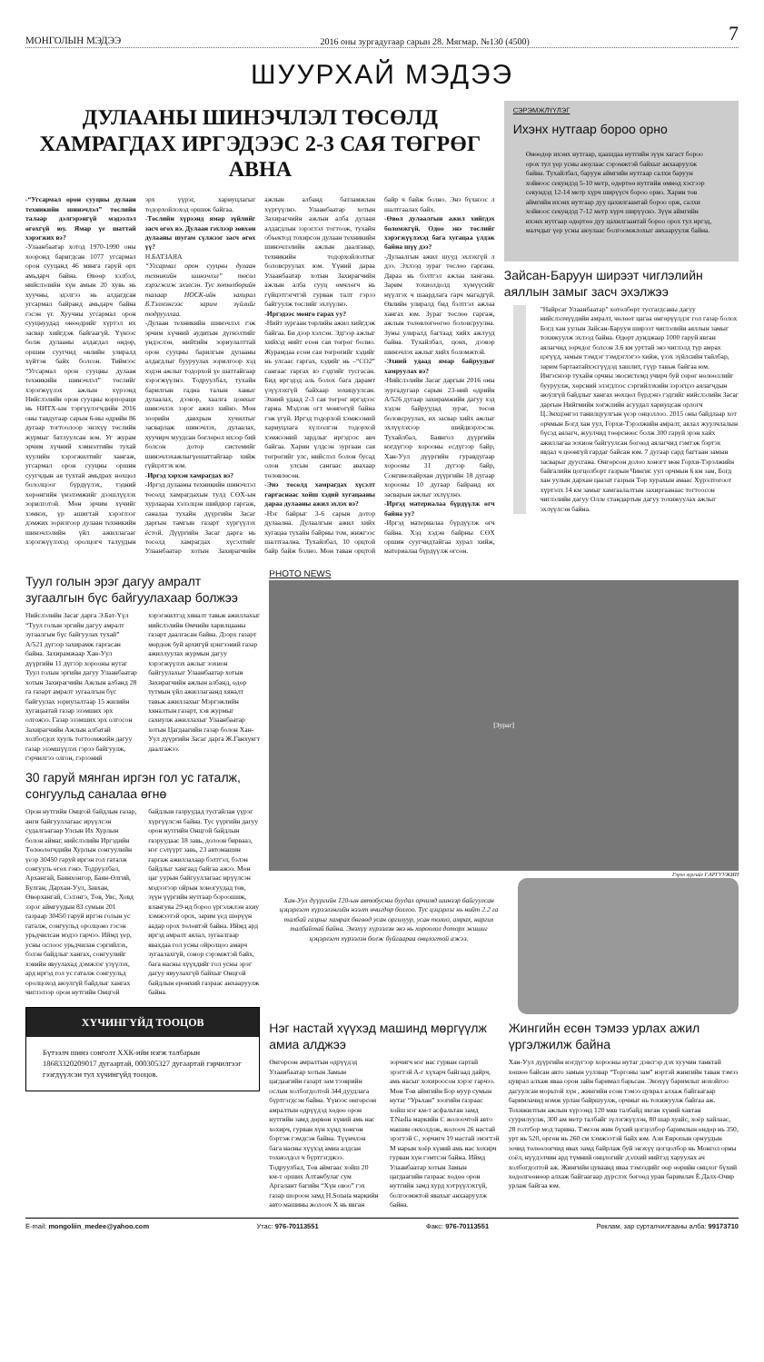МОНГОЛЫН МЭДЭЭ 2016 оны зургадугаар сарын 28. Мягмар. №130 (4500) 7
ШУУРХАЙ МЭДЭЭ
ДУЛААНЫ ШИНЭЧЛЭЛ ТӨСӨЛД ХАМРАГДАХ ИРГЭДЭЭС 2-3 САЯ ТӨГРӨГ АВНА
-“Угсармал орон сууцны дулаан техникийн шинэчлэл” төслийн талаар дэлгэрэнгүй мэдээлэл өгөхгүй юу. Ямар үе шаттай хэрэгжих вэ?
-Улаанбаатар хотод 1970-1990 оны хооронд баригдсан 1077 угсармал орон сууцанд 46 мянга гаруй өрх амьдарч байна. Өвөөр хэлбэл, нийслэлийн хүн амын 20 хувь нь хуучны, эдэлгээ нь алдагдсан угсармал байранд амьдарч байна гэсэн үг. Хуучны угсармал орон сууцнуудад өнөөдрийг хүртэл их засвар хийгдэж байгаагүй. Үүнээс болж дулааны алдагдал өндөр, оршин суугчид өвлийн улиралд хүйтэн байх болсон. Тиймээс “Угсармал орон сууцны дулаан техникийн шинэчлэл” төслийг хэрэгжүүлэх ажлын хүрээнд Нийслэлийн орон сууцны корпораци нь НИТХ-ын тэргүүлэгчдийн 2016 оны тавдугаар сарын 6-ны өдрийн 86 дугаар тогтоолоор энэхүү төслийн журмыг батлуулсан юм. Уг журам эрчим хүчний хэмнэлтийн тухай хуулийн хэрэгжилтийг хангаж, угсармал орон сууцны оршин суугчдын ая тухтай амьдрах нөхцөл бололцоог бүрдүүлэх, тэдний хөрөнгийн үнэлэмжийг дээшлүүлэх зорилготой. Мөн эрчим хүчийг хэмнэх, үр ашигтай хэрэглээг дэмжих зорилгоор дулаан техникийн шинэчлэлийн үйл ажиллагааг хэрэгжүүлэхэд оролцогч талуудын эрх үүрэг, хариуцлагыг тодорхойлоход оршиж байгаа.
-Төслийн хүрээнд ямар зүйлийг засч өгөх вэ. Дулаан гэхлээр зөвхөн дулааны шугам сүлжээг засч өгөх үү?
Н.БАТЗАЯА
“Угсармал орон сууцны дулаан техникийн шинэчлэл” төсөл хэрэгжиж эхэлсэн. Тус хөтөлбөрийн талаар НОСК-ийн захирал Б.Тэлмэнгээс зарим зүйлийг тодрууллаа.
-Дулаан техникийн шинэчлэл гэж эрчим хүчний аудитын дүгнэлтийг үндэслэн, нийтийн зориулалттай орон сууцны барилгын дулааны алдагдлыг бууруулах зорилгоор хэд хэдэн ажлыг тодорхой үе шаттайгаар хэрэгжүүлнэ. Тодруулбал, тухайн барилгын гадна талын ханыг дулаалах, дээвэр, хаалга цонхыг шинэчлэх зэрэг ажил хийнэ. Мөн зоорийн давхрын хучилтыг засварлаж шинэчлэх, дулаалах, хуучирч муудсан бөглөрөл ихээр бий болсон дотор системийг шинэчлэхажлыгүешаттайгаар хийж гүйцэтгэх юм.
-Иргэд хэрхэн хамрагдах вэ?
-Иргэд дулааны техникийн шинэчлэл төсөлд хамрагдахын тулд СӨХ-ын хурлаараа хэлэлцэн шийдвэр гаргаж, саналаа тухайн дүүргийн Засаг даргын тамгын газарт хүргүүлэх ёстой. Дүүргийн Засаг дарга нь төсөлд хамрагдах хүсэлтийг Улаанбаатар хотын Захирагчийн ажлын албанд батламжлан хүргүүлнэ. Улаанбаатар хотын Захирагчийн ажлын алба дулаан алдагдлын зэрэглэл тогтоож, тухайн объектод тохирсон дулаан техникийн шинэчлэлийн ажлын даалгавар, техникийн тодорхойлолтыг боловсруулах юм. Үүний дараа Улаанбаатар хотын Захирагчийн ажлын алба сууц өмчлөгч нь гүйцэтгэгчтэй гурван талт гэрээ байгуулж төслийг эхлүүлнэ.
-Иргэдээс мөнгө гарах уу?
-Нийт зургаан төрлийн ажил хийгдэж байгаа. Би дээр хэлсэн. Эдгээр ажлыг хийхэд нийт есөн сая төгрөг болно. Журамдаа есөн сая төгрөгийг хэдийг нь улсаас гаргах, хэдийг нь –“СО2” сангаас гаргах вэ гэдгийг тусгасан. Бид иргэдэд аль болох бага дарамт үзүүлэхгүй байхаар зохицуулсан. Эхний удаад 2-3 сая төгрөг иргэдээс гарна. Мэдээж огт мөнгөгүй байна гэж үгүй. Иргэд тодорхой хэмжээний хариуцлага хүлээлгэн тодорхой хэмжээний зардлыг иргэдээс авч байгаа. Харин үлдсэн зургаан сая төгрөгийг улс, нийслэл болон бусад олон улсын сангаас авахаар төлөвлөсөн.
-Энэ төсөлд хамрагдах хүсэлт гаргаснаас хойш хэдий хугацааны дараа дулааны ажил эхлэх вэ?
-Нэг байрыг 3-6 сарын дотор дулаална. Дулаалгын ажил хийх хугацаа тухайн байрны том, жижгээс шалтгаална. Тухайлбал, 10 орцтой байр байж болно. Мөн таван орцтой байр ч байж болно. Энэ бүхнээс л шалтгаалах байх.
-Өвөл дулаалгын ажил хийгдэх боломжгүй. Одоо энэ төслийг хэрэгжүүлэхэд бага хугацаа үлдэж байна шүү дээ?
-Дулаалгын ажил шууд эхлэхгүй л дээ. Эхлээд зураг төслөө гаргана. Дараа нь бэлтгэл ажлаа хангана. Зарим тохиолдолд хүмүүсийг нүүлгэх ч шаардлага гарч магадгүй. Өвлийн улиралд бид бэлтгэл ажлаа хангах юм. Зураг төслөө гаргаж, ажлын төлөвлөгөөгөө боловсруулна. Зуны улиралд багтаад хийх ажлууд байна. Тухайлбал, цонх, дээвэр шинэчлэх ажлыг хийх боломжтой.
-Эхний удаад ямар байруудыг хамруулах вэ?
-Нийслэлийн Засаг даргын 2016 оны зургадугаар сарын 23-ний өдрийн А/526 дугаар захирамжийн дагуу хэд хэдэн байруудад зураг, төсөв боловсруулах, их засвар хийх ажлыг эхлүүлэхээр шийдвэрлэсэн. Тухайлбал, Баянгол дүүргийн нэгдүгээр хорооны есдүгээр байр, Хан-Уул дүүргийн гуравдугаар хорооны 31 дүгээр байр, Сонгинохайрхан дүүргийн 18 дугаар хорооны 10 дугаар байранд их засварын ажлыг эхлүүлнэ.
-Иргэд материалаа бүрдүүлж өгч байна уу?
-Иргэд материалаа бүрдүүлж өгч байна. Хэд хэдэн байрны СӨХ оршин суугчидтайгаа хурал хийж, материалаа бүрдүүлж өгсөн.
СЭРЭМЖЛҮҮЛЭГ
Ихэнх нутгаар бороо орно
Өнөөдөр ихэнх нутгаар, цаашдаа нутгийн зүүн хагаст бороо орох тул үер усны аюулаас сэрэмжтэй байхыг анхааруулж байна. Тухайлбал, баруун аймгийн нутгаар салхи баруун хойноос секундэд 5-10 метр, өдөртөө нутгийн өмнөд хэсгээр секундэд 12-14 метр хүрч ширүүсч бороо орно. Харин төв аймгийн ихэнх нутгаар дуу цахилгаантай бороо орж, салхи хойноос секундэд 7-12 метр хүрч ширүүснэ. Зүүн аймгийн ихэнх нутгаар өдөртөө дуу цахилгаантай бороо орох тул иргэд, малчдыг үер усны аюулаас болгоомжлохыг анхааруулж байна.
Зайсан-Баруун ширээт чиглэлийн аяллын замыг засч эхэлжээ
"Найрсаг Улаанбаатар" хөтөлбөрт тусгагдсаны дагуу нийслэлчүүдийн амралт, чөлөөт цагаа өнгөрүүлдэг гол газар болох Богд хан уулын Зайсан-Баруун ширээт чиглэлийн аяллын замыг тохижуулж эхлээд байна. Өдөрт дунджаар 1000 гаруй явган аялагчид зорчдог болсон 3.6 км урттай энэ чиглэлд түр амрах цэгүүд, замын тэмдэг тэмдэглэгээ хийж, үзэх зүйлсийн тайлбар, зарим бартаатайхэсгүүдэд хашлит, гүүр тавьж байгаа юм. Ингэснээр тухайн орчны экосистемд учирч буй сөрөг нөлөөллийг бууруулж, хөрсний элэгдлээс сэргийлэхийн зэрэгцээ аялагчдын аюулгүй байдлыг хангах нөхцөл бүрдэнэ гэдгийг нийслэлийн Засаг даргын Нийгмийн хөгжлийн асуудал хариуцсан орлогч Ц.Энхцэнгэл танилцуулгын үеэр онцоллоо. 2015 оны байдлаар хот орчмын Богд хан уул, Горхи-Тэрэлжийн амралт, аялал жуулчлалын бүсэд аялагч, жуулчид төөрснөөс болж 300 гаруй эрэн хайх ажиллагаа зохион байгуулсан бөгөөд аялагчид гэмтэж бэртэх явдал ч цөөнгүй гардаг байсан юм. 7 дугаар сард багтаан замын засварыг дуусгана. Өнгөрсөн долоо хоногт мөн Горхи-Тэрэлжийн байгалийн цогцолборт газрын Чингис уул орчмын 6 км зам, Богд хан уулын дархан цаазат газрын Төр хурахын амаас Хүрэлтогоот хүртэлх 14 км замыг хамгаалалтын захиргаанаас тогтоосон чиглэлийн дагуу Олле стандартын дагуу тохижуулах ажлыг эхлүүлсэн байна.
Туул голын эрэг дагуу амралт зугаалгын бүс байгуулахаар болжээ
Нийслэлийн Засаг дарга Э.Бат-Үүл “Туул голын эргийн дагуу амралт зугаалгын бүс байгуулах тухай” А/521 дүгээр захирамж гаргасан байна. Захирамжаар Хан-Уул дүүргийн 11 дүгээр хорооны нутаг Туул голын эргийн дагуу Улаанбаатар хотын Захирагчийн Ажлын албанд 28 га газарт амралт зугаалгын бүс байгуулах зориулалтаар 15 жилийн хугацаатай газар эзэмших эрх олгожээ. Газар эзэмших эрх олгосон Захирагчийн Ажлын албатай холбогдох хууль тогтоомжийн дагуу газар эзэмшүүлэх гэрээ байгуулж, гэрчилгээ олгон, гэрээний хэрэгжилтэд хяналт тавьж ажиллахыг нийслэлийн Өмчийн харилцааны газарт даалгасан байна. Дээрх газарт мөрдөж буй архигүй цэнгээний газар ажиллуулах журмын дагуу хэрэгжүүлэх ажлыг зохион байгуулахыг Улаанбаатар хотын Захирагчийн ажлын албанд, өдөр тутмын үйл ажиллагаанд хяналт тавьж ажиллахыг Мэргэжлийн хяналтын газарт, хэв журмыг сахиулж ажиллахыг Улаанбаатар хотын Цагдаагийн газар болон Хан-Уул дүүргийн Засаг дарга Ж.Ганхуягт даалгажээ.
30 гаруй мянган иргэн гол ус гаталж, сонгуульд саналаа өгнө
Орон нутгийн Онцгой байдлын газар, анги байгууллагаас ирүүлсэн судалгаагаар Улсын Их Хурлын болон аймаг, нийслэлийн Иргэдийн Төлөөлөгчдийн Хурлын сонгуулийн үеэр 30450 гаруй иргэн гол гаталж сонгууль өгөх гэнэ. Тодруулбал, Архангай, Баянхонгор, Баян-Өлгий, Булган, Дархан-Уул, Завхан, Өвөрхангай, Сэлэнгэ, Төв, Увс, Ховд зэрэг аймгуудын 83 сумын 201 газраар 30450 гаруй иргэн голын ус гаталж, сонгуульд оролцоно гэсэн урьдчилсан мэдээ гарчээ. Иймд үер, усны ослоос урьдчилан сэргийлэх, бэлэн байдлыг хангах, сонгуулийг хэвийн явуулахад дэмжлэг үзүүлэх, ард иргэд гол ус гаталж сонгуульд оролцоход аюулгүй байдлыг хангах чиглэлээр орон нутгийн Онцгой байдлын газруудад тусгайлан үүрэг хүргүүлсэн байна. Тус үүргийн дагуу орон нутгийн Онцгой байдлын газруудаас 18 завь, долоон бирвааз, нэг сэлүүрт завь, 23 автомашин гаргаж ажиллахаар бэлтгэл, бэлэн байдлыг хангаад байгаа ажээ. Мөн цаг уурын байгууллагаас ирүүлсэн мэдээгээр ойрын хоногуудад төв, зүүн үүргийн нутгаар бороошиж, ялангуяа 29-нд бороо үргэлжлэн ахиу хэмжээтэй орох, зарим үед шөрүүн аадар орох төлөвтэй байна. Иймд ард иргэд амралт аялал, зугаалгаар явахдаа гол усны ойролцоо амарч зугаалахгүй, сонор сэрэмжтэй байх, бага насны хүүхдийг гол усны эрэг дагуу явуулахгүй байхыг Онцгой байдлын ерөнхий газраас анхааруулж байна.
ХҮЧИНГҮЙД ТООЦОВ
Бүтээлч шинэ сонголт ХХК-ийн нэгж талбарын 18683320209017 дугаартай, 000305327 дугаартай гэрчилгээг гээгдүүлсэн тул хүчингүйд тооцов.
PHOTO NEWS
[Зураг]
Гэрэл зургийг Г.АРГУУЖИН
Хан-Уул дүүргийн 120-ын автобусны буудал орчимд шинээр байгуулсан цэцэрлэгт хүрээлэнгийн нээлт өчигдөр боллоо. Тус цэцэрлэг нь нийт 2.2 га талбай газрыг хамрах бөгөөд усан оргилуур, усан толио, амрах, наргих талбайтай байна. Энэхүү хүрээлэн энэ нь хороолол доторх жишиг цэцэрлэгт хүрээлэн болж буйгаараа онцлогтой ажээ.
Нэг настай хүүхэд машинд мөргүүлж амиа алджээ
Өнгөрсөн амралтын өдрүүдэд Улаанбаатар хотын Замын цагдаагийн газарт зам тээврийн ослын холбогдолтой 344 дуудлага бүртгэгдсэн байна. Үүнээс өнгөрсөн амралтын өдрүүдэд хөдөө орон нутгийн замд дөрвөн хүний амь нас хохирч, гурван хүн хүнд хөнгөн бэртэж гэмдсэн байна. Түүнчлэн бага насны хүүхэд амиа алдсан тохиолдол ч бүртгэгджээ. Тодруулбал, Төв аймгаас хойш 20 км-т орших Алтанбулаг сум Аргалант багийн “Хүн овоо” гэх газар шороон замд Н.Sonata маркийн авто машины жолооч Х нь явган зорчигч нэг нас гурван сартай эрэгтэй А-г хүхарч байгаад дайрч, амь насыг хохироосон хэрэг гарчээ. Мөн Төв аймгийн Бор нуур сумын нутаг “Урьхан” зоогийн газраас хойш нэг км-т асфальтан замд Т.Nadia маркийн С жолоочтой авто машин онхолдож, жолооч 26 настай эрэгтэй С, зорчигч 19 настай эмэгтэй М нарын хоёр хүний амь нас хохирч гурван хүн гэмтсэн байна. Иймд Улаанбаатар хотын Замын цагдаагийн газраас хөдөө орон нутгийн замд хурд хэтрүүлэхгүй, болгоомжтой явахыг анхааруулж байна.
Жингийн есөн тэмээ урлах ажил үргэлжилж байна
Хан-Уул дүүргийн нэгдүгээр хорооны нутаг дэвсгэр дэх хуучин танктай хөшөө байсан авто замын уулзвар “Торгоны зам” нэртэй жингийн таван тэмээ цуврал алхаж яваа орон зайн баримал барьсан. Энэхүү баримлыг нохойгоо дагуулсан морьтой хүн , жингийн есөн тэмээ цуврал алхаж байгаагаар баримлачид нэмж урлан байршуулж, орчныг нь тохижуулж байгаа аж. Тохижилтын ажлын хүрээнд 120 мкв талбайд явган хүний хавтан суурилуулж, 300 ам метр талбайг зүлэгжүүлэн, 80 шар хуайс, хоёр хайлаас, 28 голтбор мод тарина. Тэмээн жин бүхий цогцолбор баримлын өндөр нь 350, урт нь 520, өргөн нь 260 см хэмжээтэй байх юм. Ази Европын орнуудын зочид төлөөлөгчид явах замд байрлаж буй энэхүү цогцолбор нь Монгол орны соёл, нүүдэлчин ард түмний онцлогийг дэлхий нийтэд харуулах ач холбогдолтой аж. Жингийн цуваанд яваа тэмээдийг өөр өөрийн онцлог бүхий хөдөлгөөнөөр алхаж байгаагаар дүрслэх бөгөөд уран баримлач Ё.Далх-Очир урлаж байгаа юм.
E-mail: mongoliin_medee@yahoo.com Утас: 976-70113551 Факс: 976-70113551 Реклам, зар сурталчилгааны алба: 99173710